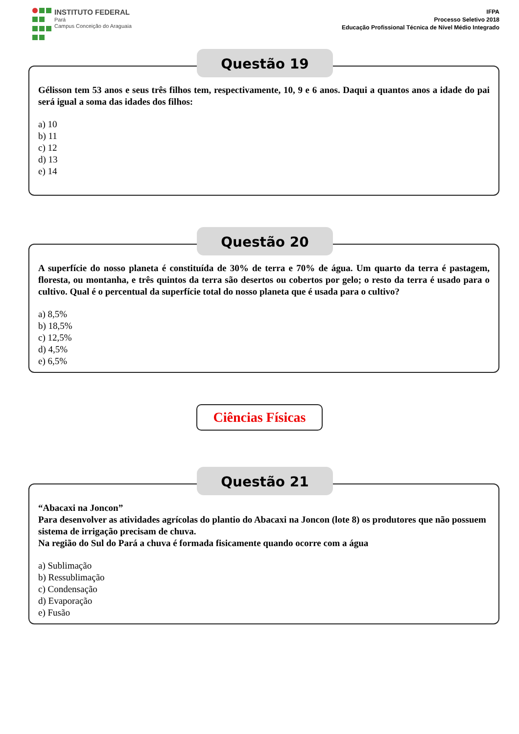INSTITUTO FEDERAL
Pará
Campus Conceição do Araguaia
IFPA
Processo Seletivo 2018
Educação Profissional Técnica de Nível Médio Integrado
Questão 19
Gélisson tem 53 anos e seus três filhos tem, respectivamente, 10, 9 e 6 anos. Daqui a quantos anos a idade do pai será igual a soma das idades dos filhos:
a) 10
b) 11
c) 12
d) 13
e) 14
Questão 20
A superfície do nosso planeta é constituída de 30% de terra e 70% de água. Um quarto da terra é pastagem, floresta, ou montanha, e três quintos da terra são desertos ou cobertos por gelo; o resto da terra é usado para o cultivo. Qual é o percentual da superfície total do nosso planeta que é usada para o cultivo?
a) 8,5%
b) 18,5%
c) 12,5%
d) 4,5%
e) 6,5%
Ciências Físicas
Questão 21
“Abacaxi na Joncon”
Para desenvolver as atividades agrícolas do plantio do Abacaxi na Joncon (lote 8) os produtores que não possuem sistema de irrigação precisam de chuva.
Na região do Sul do Pará a chuva é formada fisicamente quando ocorre com a água
a) Sublimação
b) Ressublimação
c) Condensação
d) Evaporação
e) Fusão